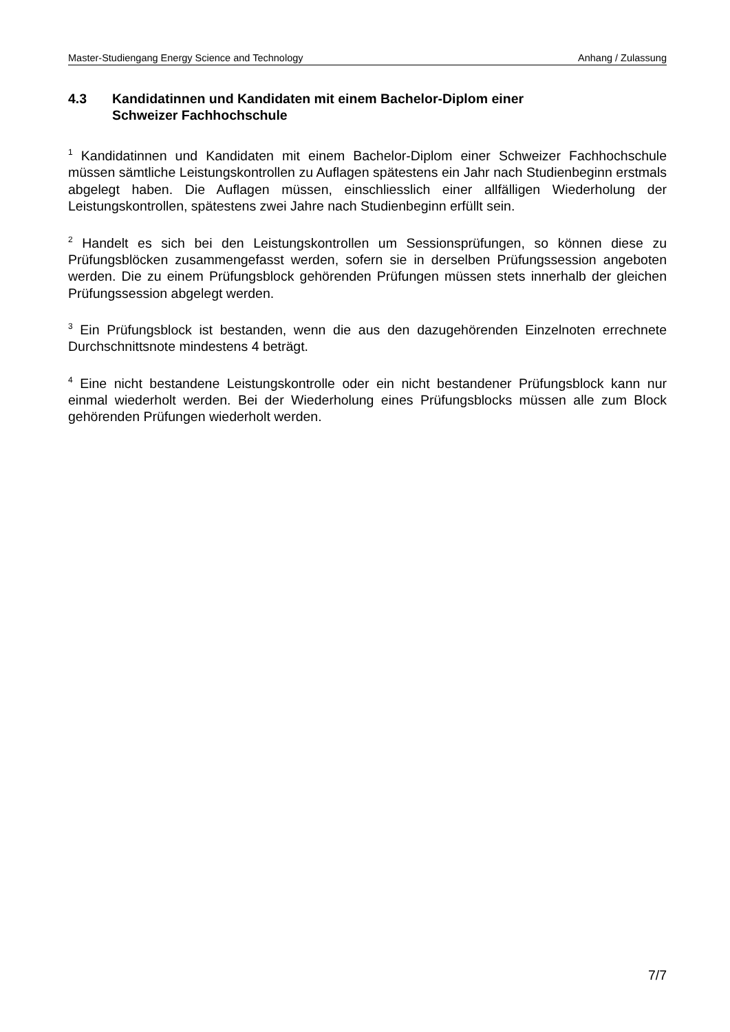Master-Studiengang Energy Science and Technology Anhang / Zulassung
4.3 Kandidatinnen und Kandidaten mit einem Bachelor-Diplom einer
Schweizer Fachhochschule
<sup>1</sup> Kandidatinnen und Kandidaten mit einem Bachelor-Diplom einer Schweizer Fachhoch­schule müssen sämtliche Leistungskontrollen zu Auflagen spätestens ein Jahr nach Studienbeginn erstmals abgelegt haben. Die Auflagen müssen, einschliesslich einer allfäl­ligen Wiederholung der Leistungskontrollen, spätestens zwei Jahre nach Studienbeginn erfüllt sein.
<sup>2</sup> Handelt es sich bei den Leistungskontrollen um Sessionsprüfungen, so können diese zu Prüfungsblöcken zusammengefasst werden, sofern sie in derselben Prüfungssession angeboten werden. Die zu einem Prüfungsblock gehörenden Prüfungen müssen stets innerhalb der gleichen Prüfungssession abgelegt werden.
<sup>3</sup> Ein Prüfungsblock ist bestanden, wenn die aus den dazugehörenden Einzelnoten errechnete Durchschnittsnote mindestens 4 beträgt.
<sup>4</sup> Eine nicht bestandene Leistungskontrolle oder ein nicht bestandener Prüfungsblock kann nur einmal wiederholt werden. Bei der Wiederholung eines Prüfungsblocks müssen alle zum Block gehörenden Prüfungen wiederholt werden.
7/7